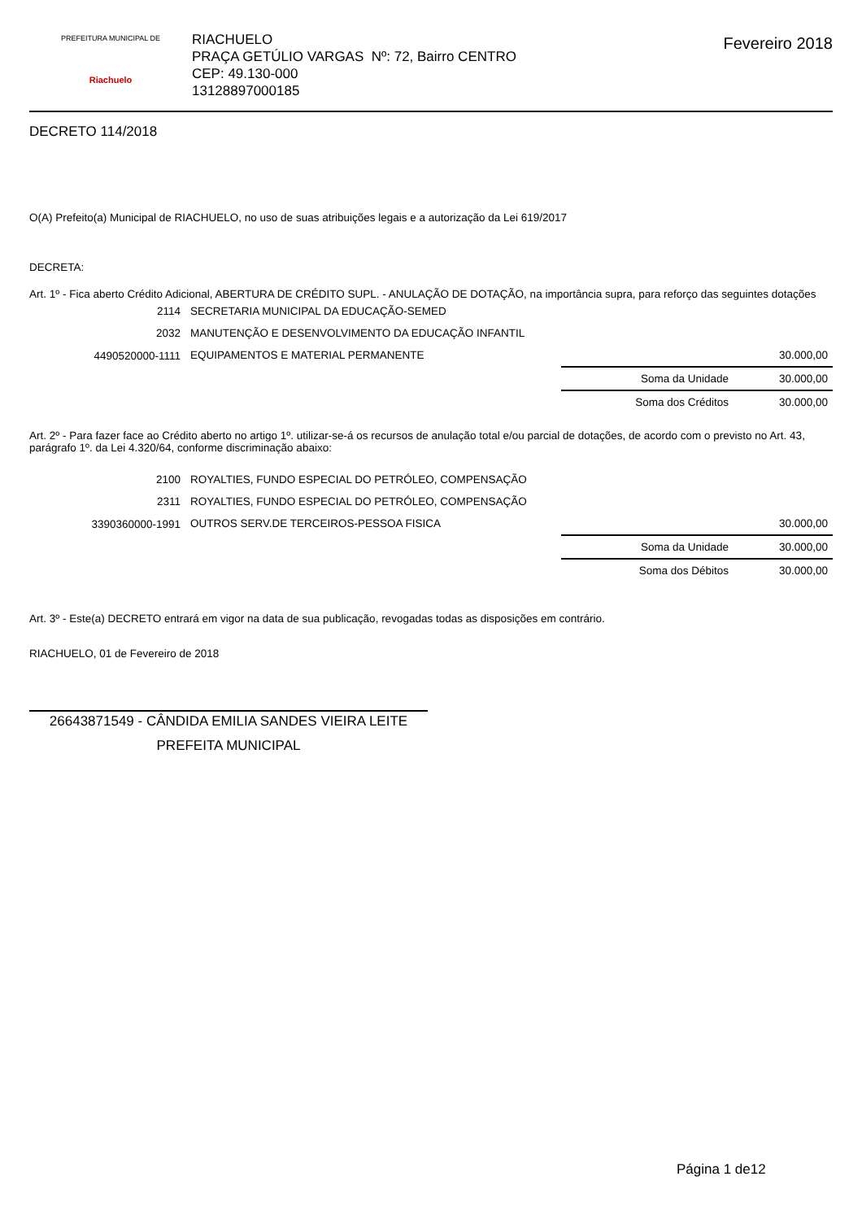PREFEITURA MUNICIPAL DE
Riachuelo
RIACHUELO
PRAÇA GETÚLIO VARGAS Nº: 72, Bairro CENTRO
CEP: 49.130-000
13128897000185
Fevereiro 2018
DECRETO 114/2018
O(A) Prefeito(a) Municipal de RIACHUELO, no uso de suas atribuições legais e a autorização da Lei 619/2017
DECRETA:
Art. 1º - Fica aberto Crédito Adicional, ABERTURA DE CRÉDITO SUPL. - ANULAÇÃO DE DOTAÇÃO, na importância supra, para reforço das seguintes dotações
| 2114 | SECRETARIA MUNICIPAL DA EDUCAÇÃO-SEMED | | |
| 2032 | MANUTENÇÃO E DESENVOLVIMENTO DA EDUCAÇÃO INFANTIL | | |
| 4490520000-1111 | EQUIPAMENTOS E MATERIAL PERMANENTE | | 30.000,00 |
| | | Soma da Unidade | 30.000,00 |
| | | Soma dos Créditos | 30.000,00 |
Art. 2º - Para fazer face ao Crédito aberto no artigo 1º. utilizar-se-á os recursos de anulação total e/ou parcial de dotações, de acordo com o previsto no Art. 43, parágrafo 1º. da Lei 4.320/64, conforme discriminação abaixo:
| 2100 | ROYALTIES, FUNDO ESPECIAL DO PETRÓLEO, COMPENSAÇÃO | | |
| 2311 | ROYALTIES, FUNDO ESPECIAL DO PETRÓLEO, COMPENSAÇÃO | | |
| 3390360000-1991 | OUTROS SERV.DE TERCEIROS-PESSOA FISICA | | 30.000,00 |
| | | Soma da Unidade | 30.000,00 |
| | | Soma dos Débitos | 30.000,00 |
Art. 3º - Este(a) DECRETO entrará em vigor na data de sua publicação, revogadas todas as disposições em contrário.
RIACHUELO, 01 de Fevereiro de 2018
26643871549 - CÂNDIDA EMILIA SANDES VIEIRA LEITE
PREFEITA MUNICIPAL
Página 1 de12